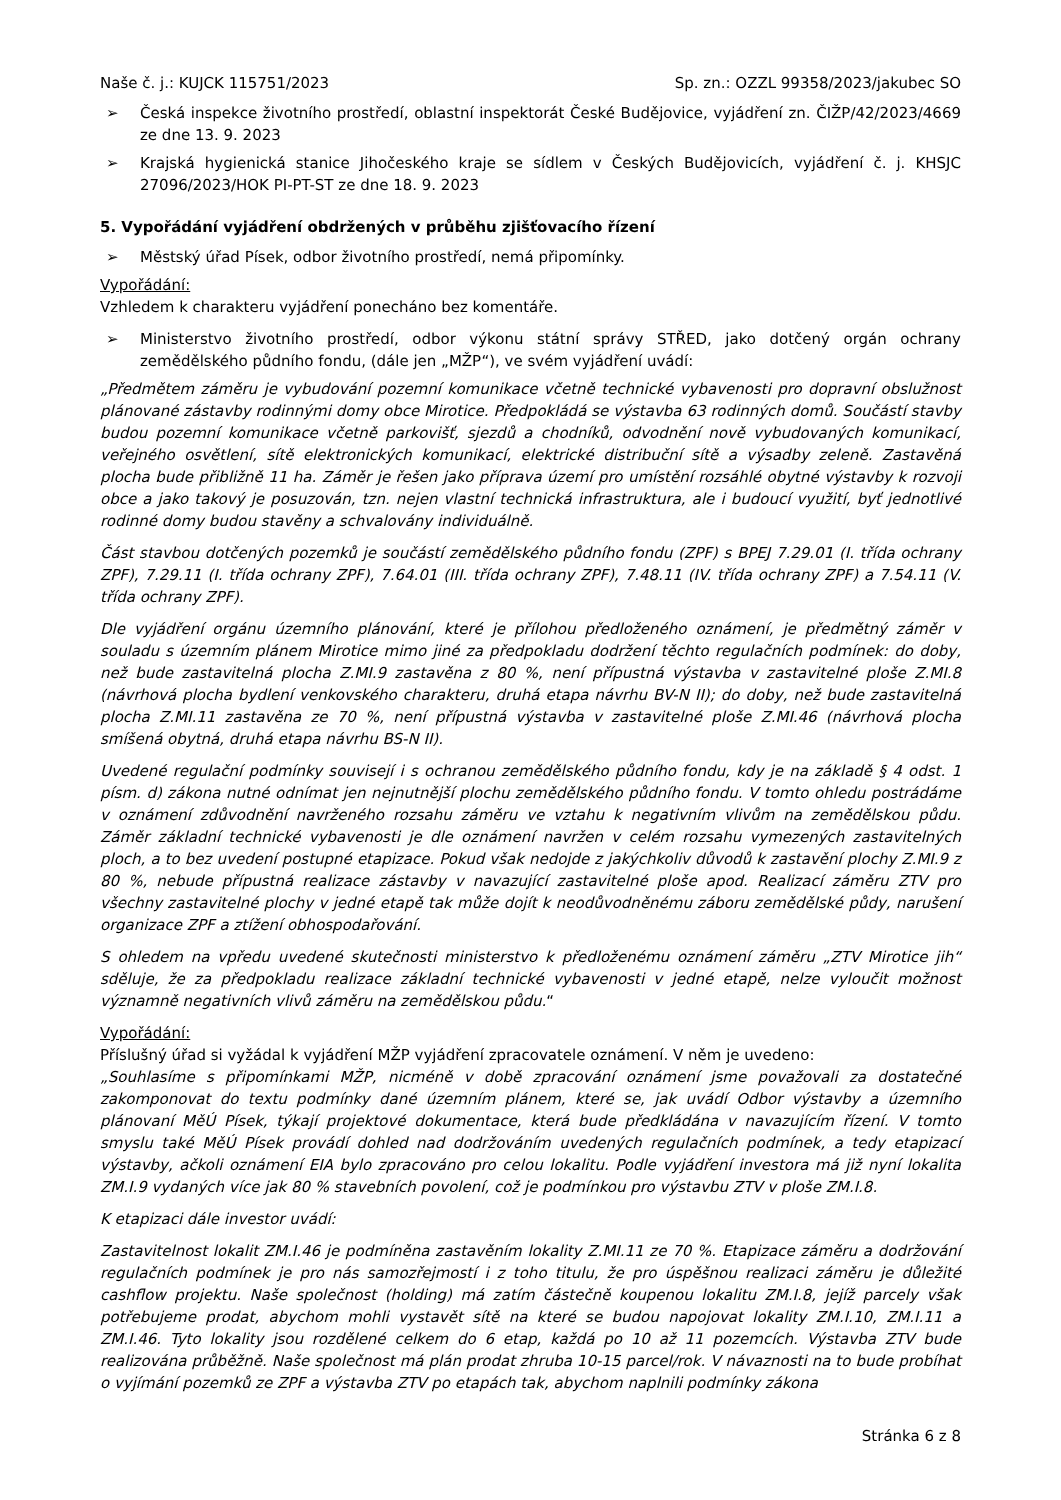Naše č. j.: KUJCK 115751/2023 Sp. zn.: OZZL 99358/2023/jakubec SO
➢ Česká inspekce životního prostředí, oblastní inspektorát České Budějovice, vyjádření zn. ČIŽP/42/2023/4669 ze dne 13. 9. 2023
➢ Krajská hygienická stanice Jihočeského kraje se sídlem v Českých Budějovicích, vyjádření č. j. KHSJC 27096/2023/HOK PI-PT-ST ze dne 18. 9. 2023
5. Vypořádání vyjádření obdržených v průběhu zjišťovacího řízení
➢ Městský úřad Písek, odbor životního prostředí, nemá připomínky.
Vypořádání:
Vzhledem k charakteru vyjádření ponecháno bez komentáře.
➢ Ministerstvo životního prostředí, odbor výkonu státní správy STŘED, jako dotčený orgán ochrany zemědělského půdního fondu, (dále jen „MŽP“), ve svém vyjádření uvádí:
„Předmětem záměru je vybudování pozemní komunikace včetně technické vybavenosti pro dopravní obslužnost plánované zástavby rodinnými domy obce Mirotice. Předpokládá se výstavba 63 rodinných domů. Součástí stavby budou pozemní komunikace včetně parkovišť, sjezdů a chodníků, odvodnění nově vybudovaných komunikací, veřejného osvětlení, sítě elektronických komunikací, elektrické distribuční sítě a výsadby zeleně. Zastavěná plocha bude přibližně 11 ha. Záměr je řešen jako příprava území pro umístění rozsáhlé obytné výstavby k rozvoji obce a jako takový je posuzován, tzn. nejen vlastní technická infrastruktura, ale i budoucí využití, byť jednotlivé rodinné domy budou stavěny a schvalovány individuálně.
Část stavbou dotčených pozemků je součástí zemědělského půdního fondu (ZPF) s BPEJ 7.29.01 (I. třída ochrany ZPF), 7.29.11 (I. třída ochrany ZPF), 7.64.01 (III. třída ochrany ZPF), 7.48.11 (IV. třída ochrany ZPF) a 7.54.11 (V. třída ochrany ZPF).
Dle vyjádření orgánu územního plánování, které je přílohou předloženého oznámení, je předmětný záměr v souladu s územním plánem Mirotice mimo jiné za předpokladu dodržení těchto regulačních podmínek: do doby, než bude zastavitelná plocha Z.MI.9 zastavěna z 80 %, není přípustná výstavba v zastavitelné ploše Z.MI.8 (návrhová plocha bydlení venkovského charakteru, druhá etapa návrhu BV-N II); do doby, než bude zastavitelná plocha Z.MI.11 zastavěna ze 70 %, není přípustná výstavba v zastavitelné ploše Z.MI.46 (návrhová plocha smíšená obytná, druhá etapa návrhu BS-N II).
Uvedené regulační podmínky souvisejí i s ochranou zemědělského půdního fondu, kdy je na základě § 4 odst. 1 písm. d) zákona nutné odnímat jen nejnutnější plochu zemědělského půdního fondu. V tomto ohledu postrádáme v oznámení zdůvodnění navrženého rozsahu záměru ve vztahu k negativním vlivům na zemědělskou půdu. Záměr základní technické vybavenosti je dle oznámení navržen v celém rozsahu vymezených zastavitelných ploch, a to bez uvedení postupné etapizace. Pokud však nedojde z jakýchkoliv důvodů k zastavění plochy Z.MI.9 z 80 %, nebude přípustná realizace zástavby v navazující zastavitelné ploše apod. Realizací záměru ZTV pro všechny zastavitelné plochy v jedné etapě tak může dojít k neodůvodněnému záboru zemědělské půdy, narušení organizace ZPF a ztížení obhospodařování.
S ohledem na vpředu uvedené skutečnosti ministerstvo k předloženému oznámení záměru „ZTV Mirotice jih“ sděluje, že za předpokladu realizace základní technické vybavenosti v jedné etapě, nelze vyloučit možnost významně negativních vlivů záměru na zemědělskou půdu.“
Vypořádání:
Příslušný úřad si vyžádal k vyjádření MŽP vyjádření zpracovatele oznámení. V něm je uvedeno:
„Souhlasíme s připomínkami MŽP, nicméně v době zpracování oznámení jsme považovali za dostatečné zakomponovat do textu podmínky dané územním plánem, které se, jak uvádí Odbor výstavby a územního plánovaní MěÚ Písek, týkají projektové dokumentace, která bude předkládána v navazujícím řízení. V tomto smyslu také MěÚ Písek provádí dohled nad dodržováním uvedených regulačních podmínek, a tedy etapizací výstavby, ačkoli oznámení EIA bylo zpracováno pro celou lokalitu. Podle vyjádření investora má již nyní lokalita ZM.I.9 vydaných více jak 80 % stavebních povolení, což je podmínkou pro výstavbu ZTV v ploše ZM.I.8.
K etapizaci dále investor uvádí:
Zastavitelnost lokalit ZM.I.46 je podmíněna zastavěním lokality Z.MI.11 ze 70 %. Etapizace záměru a dodržování regulačních podmínek je pro nás samozřejmostí i z toho titulu, že pro úspěšnou realizaci záměru je důležité cashflow projektu. Naše společnost (holding) má zatím částečně koupenou lokalitu ZM.I.8, jejíž parcely však potřebujeme prodat, abychom mohli vystavět sítě na které se budou napojovat lokality ZM.I.10, ZM.I.11 a ZM.I.46. Tyto lokality jsou rozdělené celkem do 6 etap, každá po 10 až 11 pozemcích. Výstavba ZTV bude realizována průběžně. Naše společnost má plán prodat zhruba 10-15 parcel/rok. V návaznosti na to bude probíhat o vyjímání pozemků ze ZPF a výstavba ZTV po etapách tak, abychom naplnili podmínky zákona
Stránka 6 z 8